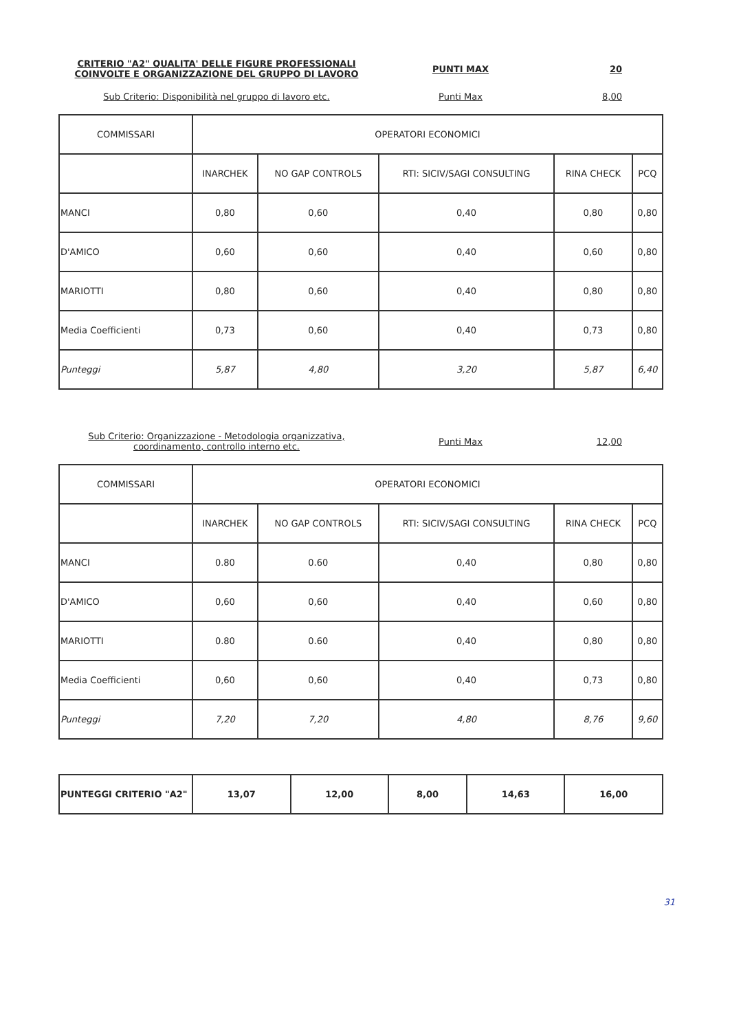CRITERIO "A2" QUALITA' DELLE FIGURE PROFESSIONALI COINVOLTE E ORGANIZZAZIONE DEL GRUPPO DI LAVORO
PUNTI MAX 20
Sub Criterio: Disponibilità nel gruppo di lavoro etc. Punti Max 8,00
| COMMISSARI | OPERATORI ECONOMICI | | | | |
| --- | --- | --- | --- | --- | --- |
| | INARCHEK | NO GAP CONTROLS | RTI: SICIV/SAGI CONSULTING | RINA CHECK | PCQ |
| MANCI | 0,80 | 0,60 | 0,40 | 0,80 | 0,80 |
| D'AMICO | 0,60 | 0,60 | 0,40 | 0,60 | 0,80 |
| MARIOTTI | 0,80 | 0,60 | 0,40 | 0,80 | 0,80 |
| Media Coefficienti | 0,73 | 0,60 | 0,40 | 0,73 | 0,80 |
| Punteggi | 5,87 | 4,80 | 3,20 | 5,87 | 6,40 |
Sub Criterio: Organizzazione - Metodologia organizzativa, coordinamento, controllo interno etc.
Punti Max 12,00
| COMMISSARI | OPERATORI ECONOMICI | | | | |
| --- | --- | --- | --- | --- | --- |
| | INARCHEK | NO GAP CONTROLS | RTI: SICIV/SAGI CONSULTING | RINA CHECK | PCQ |
| MANCI | 0.80 | 0.60 | 0,40 | 0,80 | 0,80 |
| D'AMICO | 0,60 | 0,60 | 0,40 | 0,60 | 0,80 |
| MARIOTTI | 0.80 | 0.60 | 0,40 | 0,80 | 0,80 |
| Media Coefficienti | 0,60 | 0,60 | 0,40 | 0,73 | 0,80 |
| Punteggi | 7,20 | 7,20 | 4,80 | 8,76 | 9,60 |
| PUNTEGGI CRITERIO "A2" | 13,07 | 12,00 | 8,00 | 14,63 | 16,00 |
31